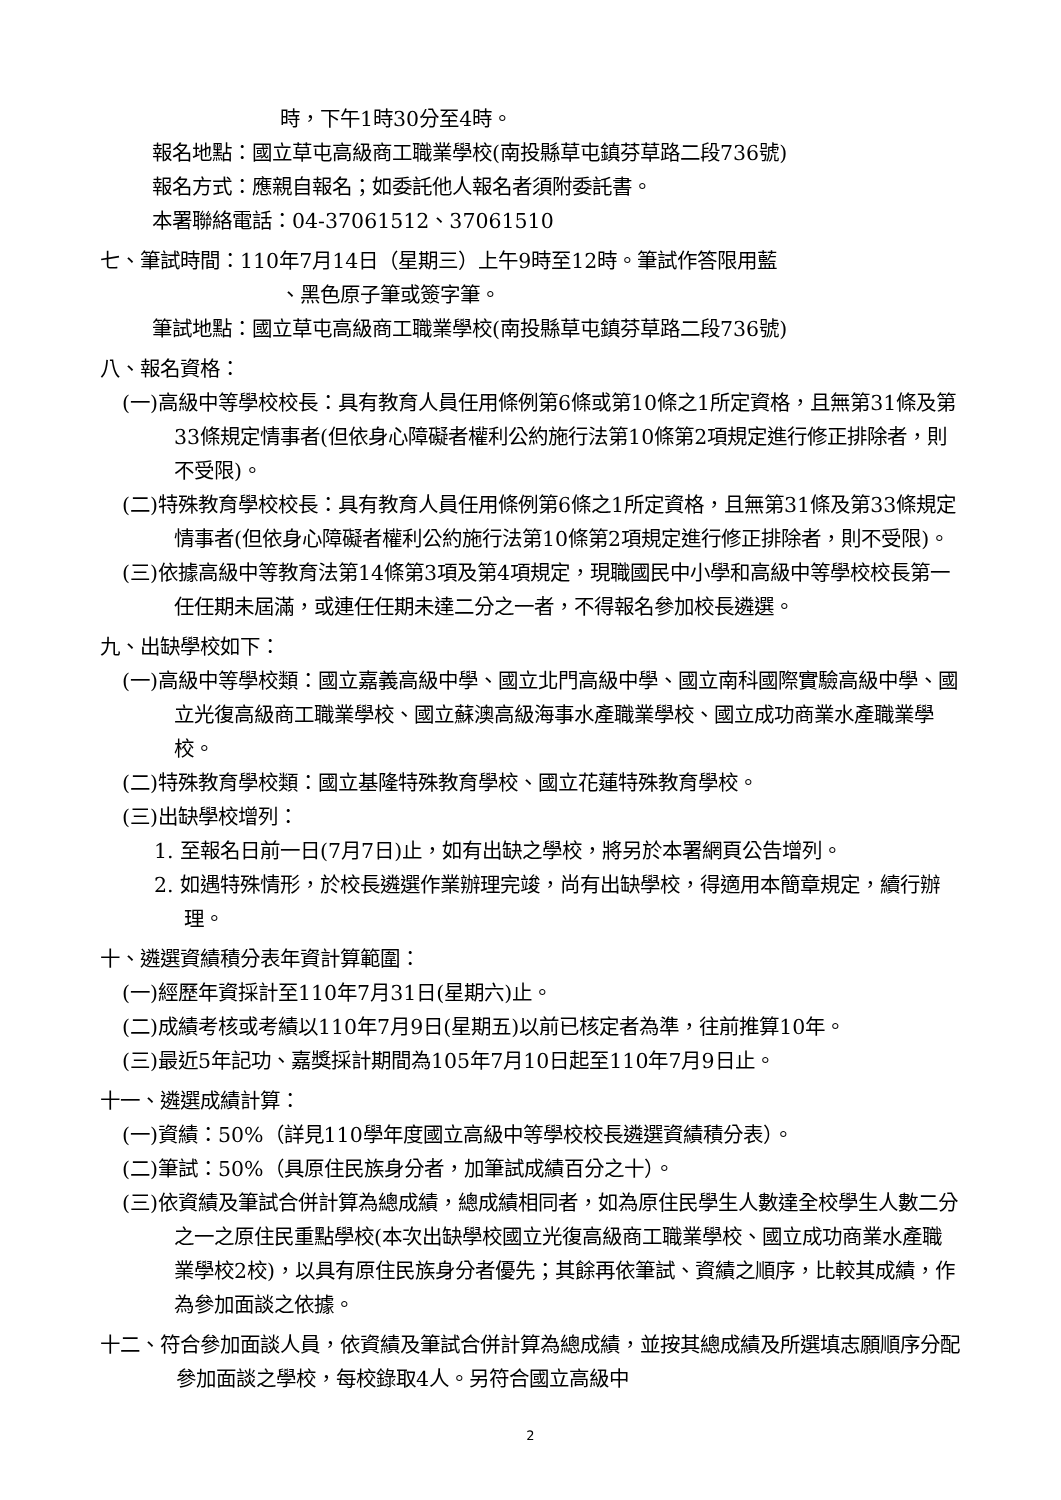時，下午1時30分至4時。
報名地點：國立草屯高級商工職業學校(南投縣草屯鎮芬草路二段736號)
報名方式：應親自報名；如委託他人報名者須附委託書。
本署聯絡電話：04-37061512、37061510
七、筆試時間：110年7月14日（星期三）上午9時至12時。筆試作答限用藍
、黑色原子筆或簽字筆。
筆試地點：國立草屯高級商工職業學校(南投縣草屯鎮芬草路二段736號)
八、報名資格：
(一)高級中等學校校長：具有教育人員任用條例第6條或第10條之1所定資格，且無第31條及第33條規定情事者(但依身心障礙者權利公約施行法第10條第2項規定進行修正排除者，則不受限)。
(二)特殊教育學校校長：具有教育人員任用條例第6條之1所定資格，且無第31條及第33條規定情事者(但依身心障礙者權利公約施行法第10條第2項規定進行修正排除者，則不受限)。
(三)依據高級中等教育法第14條第3項及第4項規定，現職國民中小學和高級中等學校校長第一任任期未屆滿，或連任任期未達二分之一者，不得報名參加校長遴選。
九、出缺學校如下：
(一)高級中等學校類：國立嘉義高級中學、國立北門高級中學、國立南科國際實驗高級中學、國立光復高級商工職業學校、國立蘇澳高級海事水產職業學校、國立成功商業水產職業學校。
(二)特殊教育學校類：國立基隆特殊教育學校、國立花蓮特殊教育學校。
(三)出缺學校增列：
1. 至報名日前一日(7月7日)止，如有出缺之學校，將另於本署網頁公告增列。
2. 如遇特殊情形，於校長遴選作業辦理完竣，尚有出缺學校，得適用本簡章規定，續行辦理。
十、遴選資績積分表年資計算範圍：
(一)經歷年資採計至110年7月31日(星期六)止。
(二)成績考核或考績以110年7月9日(星期五)以前已核定者為準，往前推算10年。
(三)最近5年記功、嘉獎採計期間為105年7月10日起至110年7月9日止。
十一、遴選成績計算：
(一)資績：50%（詳見110學年度國立高級中等學校校長遴選資績積分表）。
(二)筆試：50%（具原住民族身分者，加筆試成績百分之十）。
(三)依資績及筆試合併計算為總成績，總成績相同者，如為原住民學生人數達全校學生人數二分之一之原住民重點學校(本次出缺學校國立光復高級商工職業學校、國立成功商業水產職業學校2校)，以具有原住民族身分者優先；其餘再依筆試、資績之順序，比較其成績，作為參加面談之依據。
十二、符合參加面談人員，依資績及筆試合併計算為總成績，並按其總成績及所選填志願順序分配參加面談之學校，每校錄取4人。另符合國立高級中
2